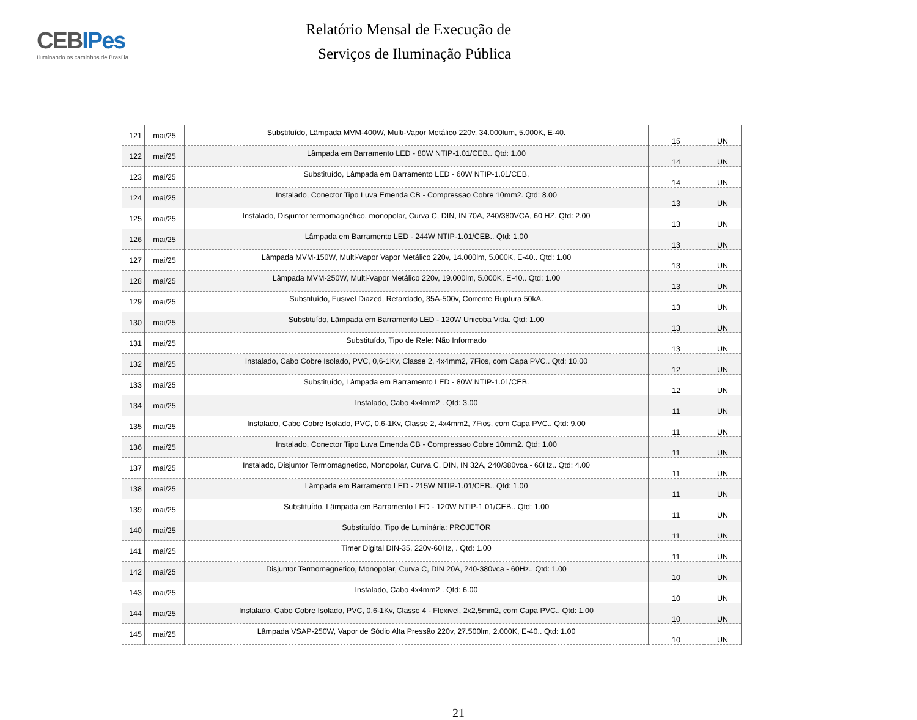CEBIPes
Iluminando os caminhos de Brasília
Relatório Mensal de Execução de
Serviços de Iluminação Pública
| 121 | mai/25 | Substituído, Lâmpada MVM-400W, Multi-Vapor Metálico 220v, 34.000lum, 5.000K, E-40. | 15 | UN |
| 122 | mai/25 | Lâmpada em Barramento LED - 80W NTIP-1.01/CEB.. Qtd: 1.00 | 14 | UN |
| 123 | mai/25 | Substituído, Lâmpada em Barramento LED - 60W NTIP-1.01/CEB. | 14 | UN |
| 124 | mai/25 | Instalado, Conector Tipo Luva Emenda CB - Compressao Cobre 10mm2. Qtd: 8.00 | 13 | UN |
| 125 | mai/25 | Instalado, Disjuntor termomagnético, monopolar, Curva C, DIN, IN 70A, 240/380VCA, 60 HZ. Qtd: 2.00 | 13 | UN |
| 126 | mai/25 | Lâmpada em Barramento LED - 244W NTIP-1.01/CEB.. Qtd: 1.00 | 13 | UN |
| 127 | mai/25 | Lâmpada MVM-150W, Multi-Vapor Vapor Metálico 220v, 14.000lm, 5.000K, E-40.. Qtd: 1.00 | 13 | UN |
| 128 | mai/25 | Lâmpada MVM-250W, Multi-Vapor Metálico 220v, 19.000lm, 5.000K, E-40.. Qtd: 1.00 | 13 | UN |
| 129 | mai/25 | Substituído, Fusivel Diazed, Retardado, 35A-500v, Corrente Ruptura 50kA. | 13 | UN |
| 130 | mai/25 | Substituído, Lâmpada em Barramento LED - 120W Unicoba Vitta. Qtd: 1.00 | 13 | UN |
| 131 | mai/25 | Substituído, Tipo de Rele: Não Informado | 13 | UN |
| 132 | mai/25 | Instalado, Cabo Cobre Isolado, PVC, 0,6-1Kv, Classe 2, 4x4mm2, 7Fios, com Capa PVC.. Qtd: 10.00 | 12 | UN |
| 133 | mai/25 | Substituído, Lâmpada em Barramento LED - 80W NTIP-1.01/CEB. | 12 | UN |
| 134 | mai/25 | Instalado, Cabo 4x4mm2 . Qtd: 3.00 | 11 | UN |
| 135 | mai/25 | Instalado, Cabo Cobre Isolado, PVC, 0,6-1Kv, Classe 2, 4x4mm2, 7Fios, com Capa PVC.. Qtd: 9.00 | 11 | UN |
| 136 | mai/25 | Instalado, Conector Tipo Luva Emenda CB - Compressao Cobre 10mm2. Qtd: 1.00 | 11 | UN |
| 137 | mai/25 | Instalado, Disjuntor Termomagnetico, Monopolar, Curva C, DIN, IN 32A, 240/380vca - 60Hz.. Qtd: 4.00 | 11 | UN |
| 138 | mai/25 | Lâmpada em Barramento LED - 215W NTIP-1.01/CEB.. Qtd: 1.00 | 11 | UN |
| 139 | mai/25 | Substituído, Lâmpada em Barramento LED - 120W NTIP-1.01/CEB.. Qtd: 1.00 | 11 | UN |
| 140 | mai/25 | Substituído, Tipo de Luminária: PROJETOR | 11 | UN |
| 141 | mai/25 | Timer Digital DIN-35, 220v-60Hz, . Qtd: 1.00 | 11 | UN |
| 142 | mai/25 | Disjuntor Termomagnetico, Monopolar, Curva C, DIN 20A, 240-380vca - 60Hz.. Qtd: 1.00 | 10 | UN |
| 143 | mai/25 | Instalado, Cabo 4x4mm2 . Qtd: 6.00 | 10 | UN |
| 144 | mai/25 | Instalado, Cabo Cobre Isolado, PVC, 0,6-1Kv, Classe 4 - Flexivel, 2x2,5mm2, com Capa PVC.. Qtd: 1.00 | 10 | UN |
| 145 | mai/25 | Lâmpada VSAP-250W, Vapor de Sódio Alta Pressão 220v, 27.500lm, 2.000K, E-40.. Qtd: 1.00 | 10 | UN |
21